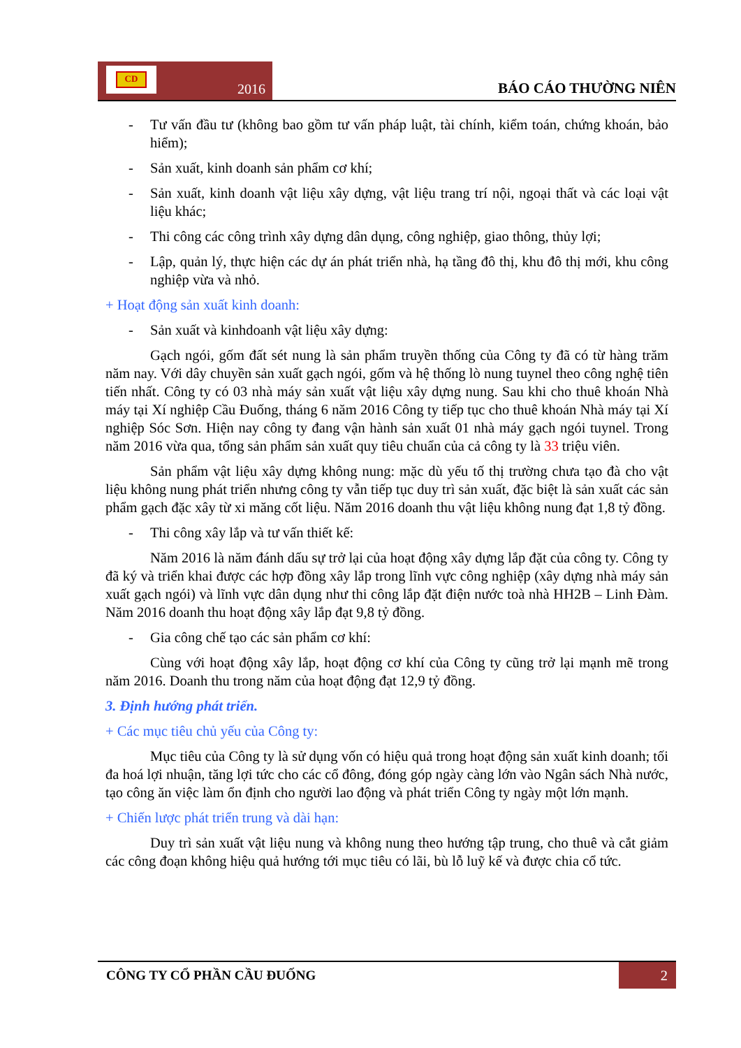CD
2016
BÁO CÁO THƯỜNG NIÊN
- Tư vấn đầu tư (không bao gồm tư vấn pháp luật, tài chính, kiểm toán, chứng khoán, bảo hiểm);
- Sản xuất, kinh doanh sản phẩm cơ khí;
- Sản xuất, kinh doanh vật liệu xây dựng, vật liệu trang trí nội, ngoại thất và các loại vật liệu khác;
- Thi công các công trình xây dựng dân dụng, công nghiệp, giao thông, thủy lợi;
- Lập, quản lý, thực hiện các dự án phát triển nhà, hạ tầng đô thị, khu đô thị mới, khu công nghiệp vừa và nhỏ.
+ Hoạt động sản xuất kinh doanh:
- Sản xuất và kinhdoanh vật liệu xây dựng:
Gạch ngói, gốm đất sét nung là sản phẩm truyền thống của Công ty đã có từ hàng trăm năm nay. Với dây chuyền sản xuất gạch ngói, gốm và hệ thống lò nung tuynel theo công nghệ tiên tiến nhất. Công ty có 03 nhà máy sản xuất vật liệu xây dựng nung. Sau khi cho thuê khoán Nhà máy tại Xí nghiệp Cầu Đuống, tháng 6 năm 2016 Công ty tiếp tục cho thuê khoán Nhà máy tại Xí nghiệp Sóc Sơn. Hiện nay công ty đang vận hành sản xuất 01 nhà máy gạch ngói tuynel. Trong năm 2016 vừa qua, tổng sản phẩm sản xuất quy tiêu chuẩn của cả công ty là 33 triệu viên.
Sản phẩm vật liệu xây dựng không nung: mặc dù yếu tố thị trường chưa tạo đà cho vật liệu không nung phát triển nhưng công ty vẫn tiếp tục duy trì sản xuất, đặc biệt là sản xuất các sản phẩm gạch đặc xây từ xi măng cốt liệu. Năm 2016 doanh thu vật liệu không nung đạt 1,8 tỷ đồng.
- Thi công xây lắp và tư vấn thiết kế:
Năm 2016 là năm đánh dấu sự trở lại của hoạt động xây dựng lắp đặt của công ty. Công ty đã ký và triển khai được các hợp đồng xây lắp trong lĩnh vực công nghiệp (xây dựng nhà máy sản xuất gạch ngói) và lĩnh vực dân dụng như thi công lắp đặt điện nước toà nhà HH2B – Linh Đàm. Năm 2016 doanh thu hoạt động xây lắp đạt 9,8 tỷ đồng.
- Gia công chế tạo các sản phẩm cơ khí:
Cùng với hoạt động xây lắp, hoạt động cơ khí của Công ty cũng trở lại mạnh mẽ trong năm 2016. Doanh thu trong năm của hoạt động đạt 12,9 tỷ đồng.
3. Định hướng phát triển.
+ Các mục tiêu chủ yếu của Công ty:
Mục tiêu của Công ty là sử dụng vốn có hiệu quả trong hoạt động sản xuất kinh doanh; tối đa hoá lợi nhuận, tăng lợi tức cho các cổ đông, đóng góp ngày càng lớn vào Ngân sách Nhà nước, tạo công ăn việc làm ổn định cho người lao động và phát triển Công ty ngày một lớn mạnh.
+ Chiến lược phát triển trung và dài hạn:
Duy trì sản xuất vật liệu nung và không nung theo hướng tập trung, cho thuê và cắt giảm các công đoạn không hiệu quả hướng tới mục tiêu có lãi, bù lỗ luỹ kế và được chia cổ tức.
CÔNG TY CỔ PHẦN CẦU ĐUỐNG
2